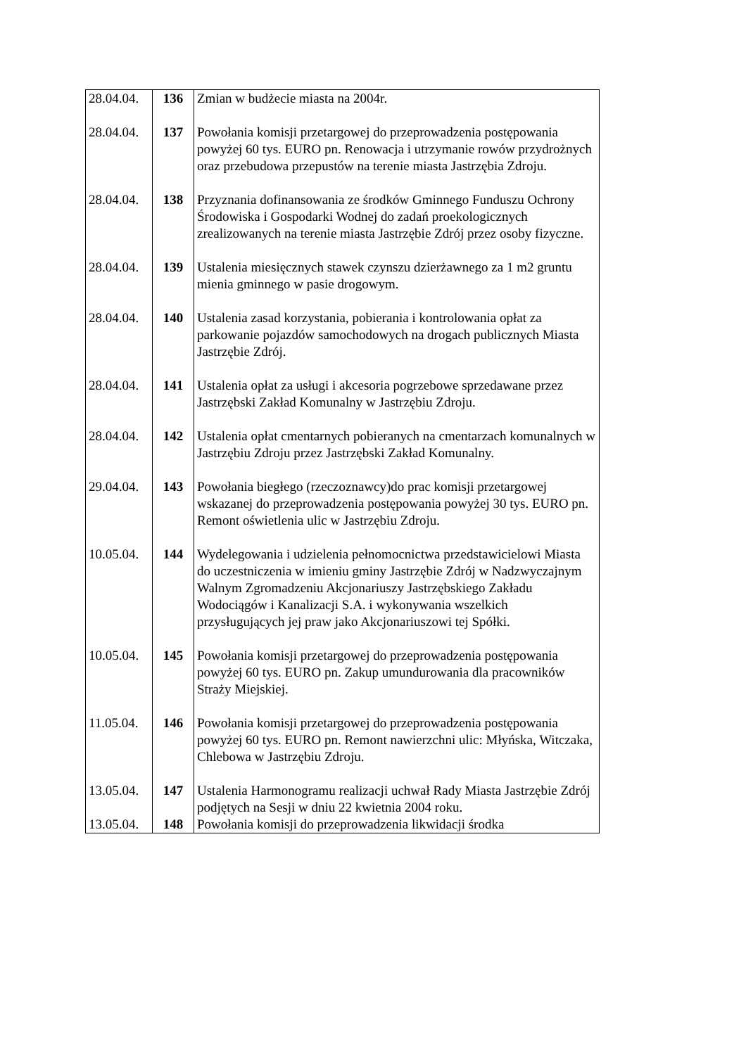| 28.04.04. | 136 | Zmian w budżecie miasta na 2004r. |
| 28.04.04. | 137 | Powołania komisji przetargowej do przeprowadzenia postępowania powyżej 60 tys. EURO pn. Renowacja i utrzymanie rowów przydrożnych oraz przebudowa przepustów na terenie miasta Jastrzębia Zdroju. |
| 28.04.04. | 138 | Przyznania dofinansowania ze środków Gminnego Funduszu Ochrony Środowiska i Gospodarki Wodnej do zadań proekologicznych zrealizowanych na terenie miasta Jastrzębie Zdrój przez osoby fizyczne. |
| 28.04.04. | 139 | Ustalenia miesięcznych stawek czynszu dzierżawnego za 1 m2 gruntu mienia gminnego w pasie drogowym. |
| 28.04.04. | 140 | Ustalenia zasad korzystania, pobierania i kontrolowania opłat za parkowanie pojazdów samochodowych na drogach publicznych Miasta Jastrzębie Zdrój. |
| 28.04.04. | 141 | Ustalenia opłat za usługi i akcesoria pogrzebowe sprzedawane przez Jastrzębski Zakład Komunalny w Jastrzębiu Zdroju. |
| 28.04.04. | 142 | Ustalenia opłat cmentarnych pobieranych na cmentarzach komunalnych w Jastrzębiu Zdroju przez Jastrzębski Zakład Komunalny. |
| 29.04.04. | 143 | Powołania biegłego (rzeczoznawcy)do prac komisji przetargowej wskazanej do przeprowadzenia postępowania powyżej 30 tys. EURO pn. Remont oświetlenia ulic w Jastrzębiu Zdroju. |
| 10.05.04. | 144 | Wydelegowania i udzielenia pełnomocnictwa przedstawicielowi Miasta do uczestniczenia w imieniu gminy Jastrzębie Zdrój w Nadzwyczajnym Walnym Zgromadzeniu Akcjonariuszy Jastrzębskiego Zakładu Wodociągów i Kanalizacji S.A. i wykonywania wszelkich przysługujących jej praw jako Akcjonariuszowi tej Spółki. |
| 10.05.04. | 145 | Powołania komisji przetargowej do przeprowadzenia postępowania powyżej 60 tys. EURO pn. Zakup umundurowania dla pracowników Straży Miejskiej. |
| 11.05.04. | 146 | Powołania komisji przetargowej do przeprowadzenia postępowania powyżej 60 tys. EURO pn. Remont nawierzchni ulic: Młyńska, Witczaka, Chlebowa w Jastrzębiu Zdroju. |
| 13.05.04. | 147 | Ustalenia Harmonogramu realizacji uchwał Rady Miasta Jastrzębie Zdrój podjętych na Sesji w dniu 22 kwietnia 2004 roku. |
| 13.05.04. | 148 | Powołania komisji do przeprowadzenia likwidacji środka |